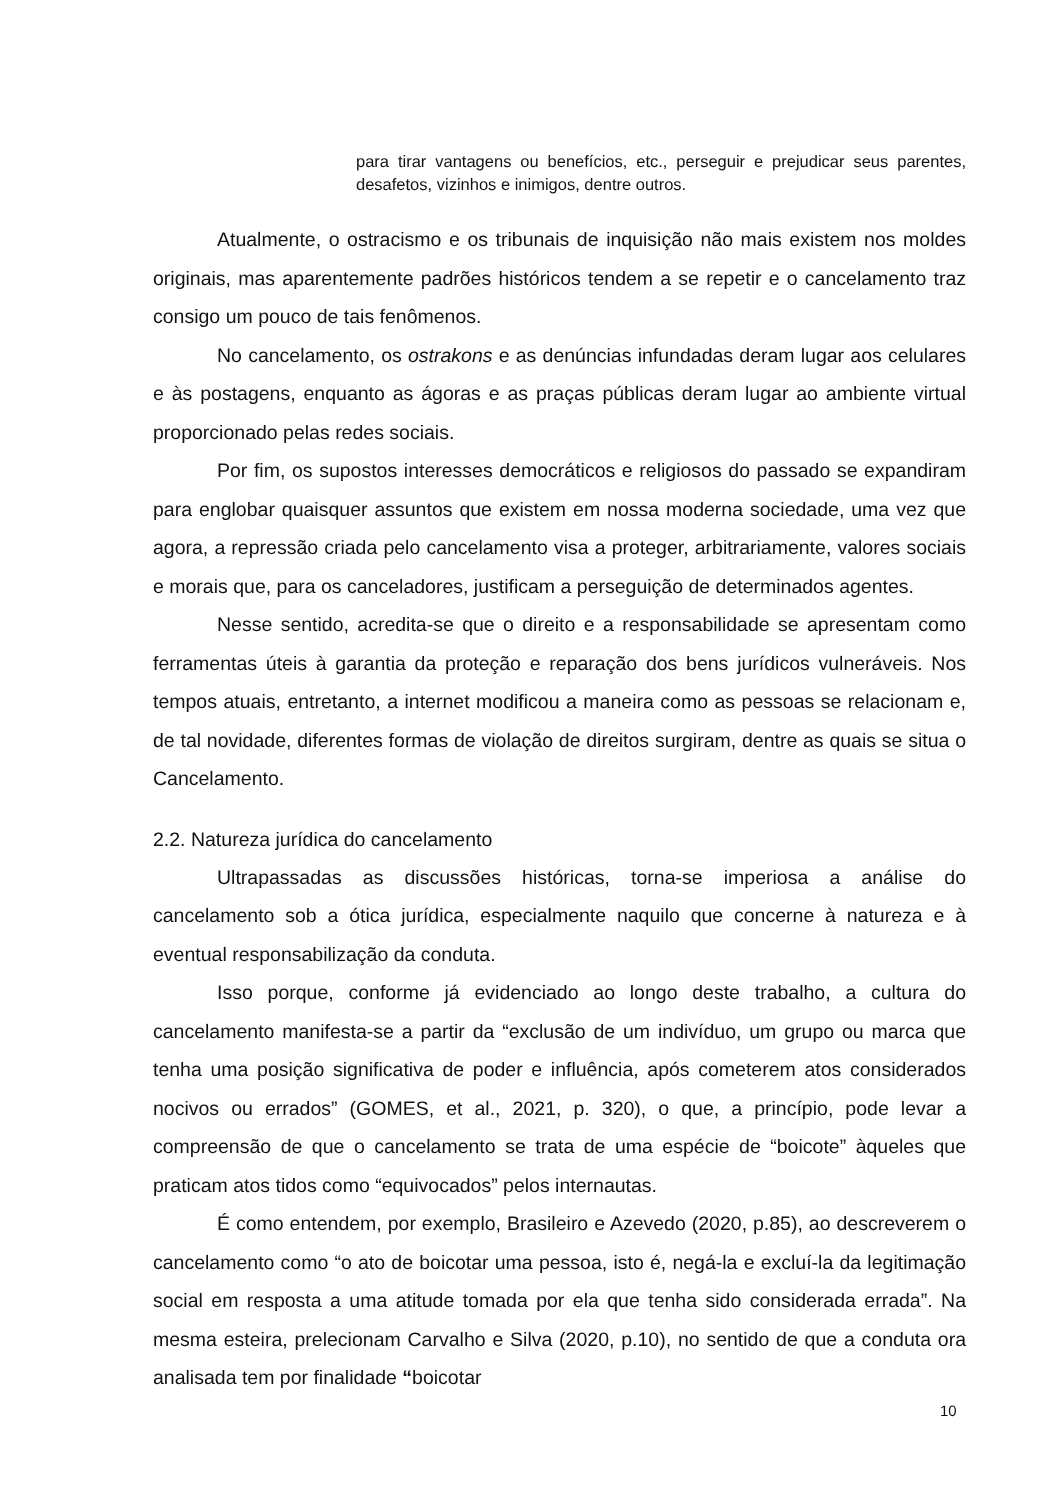para tirar vantagens ou benefícios, etc., perseguir e prejudicar seus parentes, desafetos, vizinhos e inimigos, dentre outros.
Atualmente, o ostracismo e os tribunais de inquisição não mais existem nos moldes originais, mas aparentemente padrões históricos tendem a se repetir e o cancelamento traz consigo um pouco de tais fenômenos.
No cancelamento, os ostrakons e as denúncias infundadas deram lugar aos celulares e às postagens, enquanto as ágoras e as praças públicas deram lugar ao ambiente virtual proporcionado pelas redes sociais.
Por fim, os supostos interesses democráticos e religiosos do passado se expandiram para englobar quaisquer assuntos que existem em nossa moderna sociedade, uma vez que agora, a repressão criada pelo cancelamento visa a proteger, arbitrariamente, valores sociais e morais que, para os canceladores, justificam a perseguição de determinados agentes.
Nesse sentido, acredita-se que o direito e a responsabilidade se apresentam como ferramentas úteis à garantia da proteção e reparação dos bens jurídicos vulneráveis. Nos tempos atuais, entretanto, a internet modificou a maneira como as pessoas se relacionam e, de tal novidade, diferentes formas de violação de direitos surgiram, dentre as quais se situa o Cancelamento.
2.2. Natureza jurídica do cancelamento
Ultrapassadas as discussões históricas, torna-se imperiosa a análise do cancelamento sob a ótica jurídica, especialmente naquilo que concerne à natureza e à eventual responsabilização da conduta.
Isso porque, conforme já evidenciado ao longo deste trabalho, a cultura do cancelamento manifesta-se a partir da “exclusão de um indivíduo, um grupo ou marca que tenha uma posição significativa de poder e influência, após cometerem atos considerados nocivos ou errados” (GOMES, et al., 2021, p. 320), o que, a princípio, pode levar a compreensão de que o cancelamento se trata de uma espécie de “boicote” àqueles que praticam atos tidos como “equivocados” pelos internautas.
É como entendem, por exemplo, Brasileiro e Azevedo (2020, p.85), ao descreverem o cancelamento como “o ato de boicotar uma pessoa, isto é, negá-la e excluí-la da legitimação social em resposta a uma atitude tomada por ela que tenha sido considerada errada”. Na mesma esteira, prelecionam Carvalho e Silva (2020, p.10), no sentido de que a conduta ora analisada tem por finalidade “boicotar
10